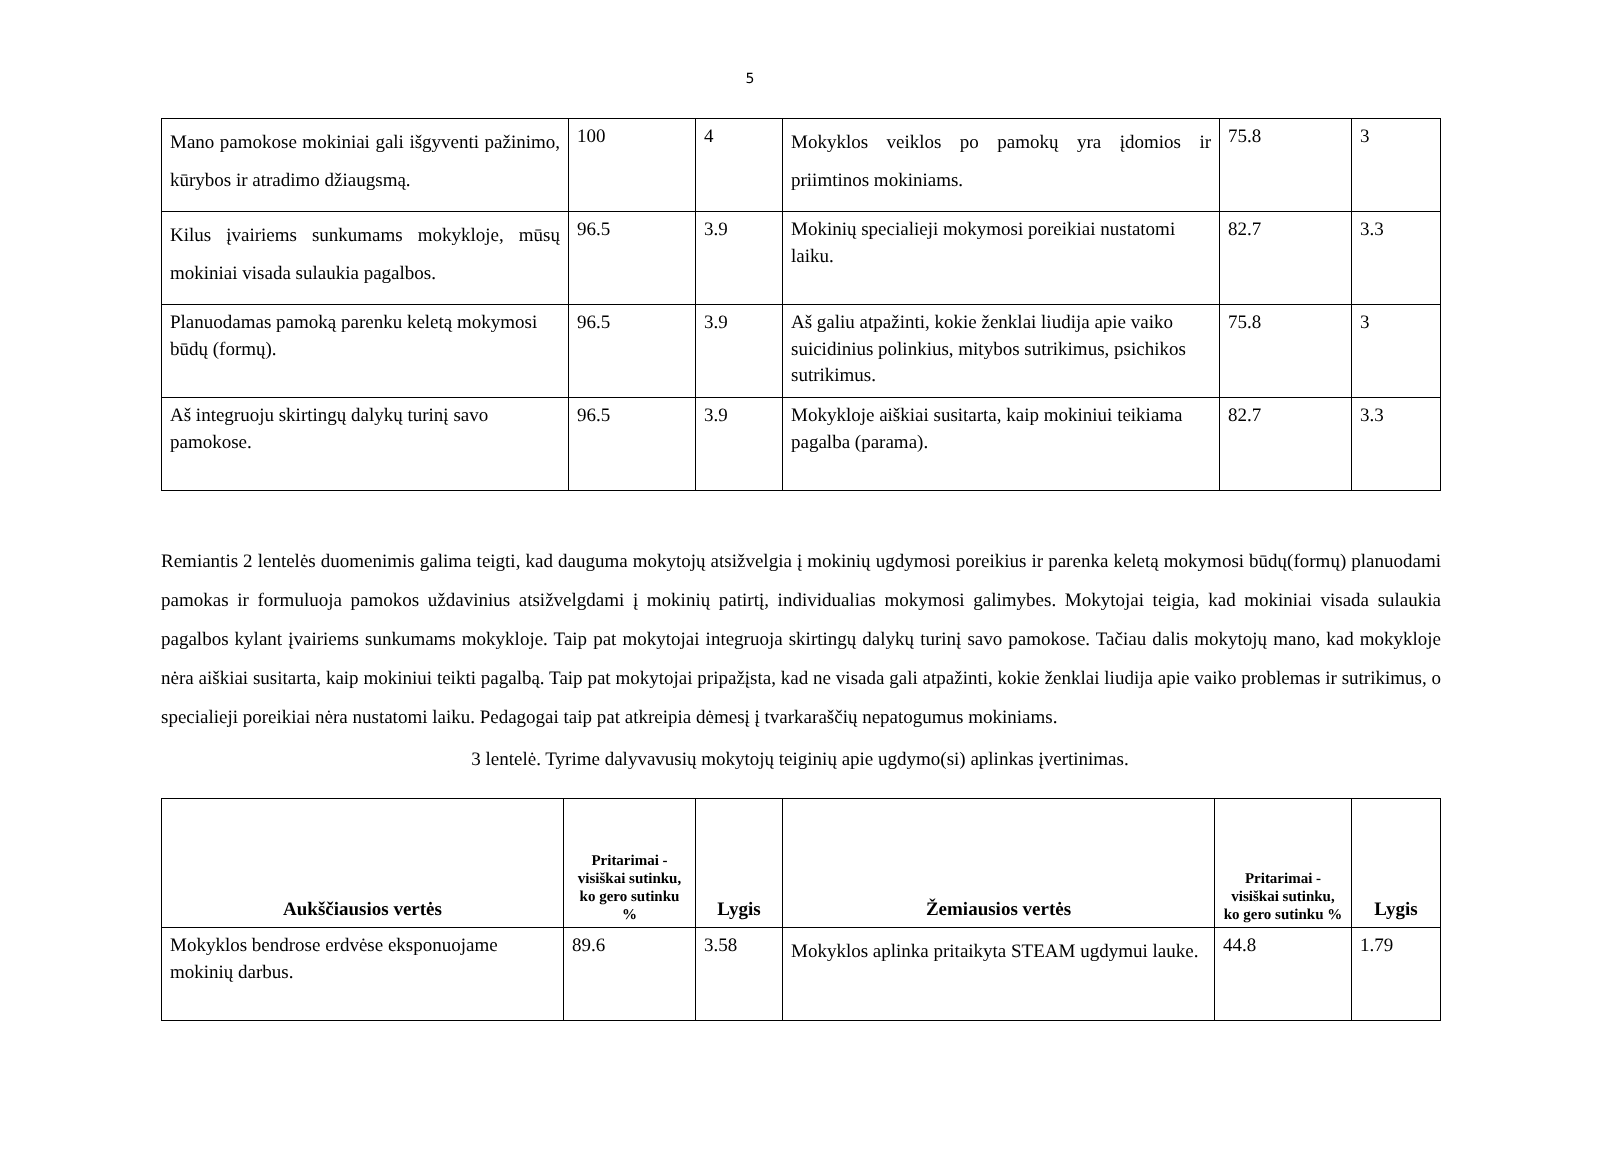5
| Mano pamokose mokiniai gali išgyventi pažinimo, kūrybos ir atradimo džiaugsmą. | 100 | 4 | Mokyklos veiklos po pamokų yra įdomios ir priimtinos mokiniams. | 75.8 | 3 |
| Kilus įvairiems sunkumams mokykloje, mūsų mokiniai visada sulaukia pagalbos. | 96.5 | 3.9 | Mokinių specialieji mokymosi poreikiai nustatomi laiku. | 82.7 | 3.3 |
| Planuodamas pamoką parenku keletą mokymosi būdų (formų). | 96.5 | 3.9 | Aš galiu atpažinti, kokie ženklai liudija apie vaiko suicidinius polinkius, mitybos sutrikimus, psichikos sutrikimus. | 75.8 | 3 |
| Aš integruoju skirtingų dalykų turinį savo pamokose. | 96.5 | 3.9 | Mokykloje aiškiai susitarta, kaip mokiniui teikiama pagalba (parama). | 82.7 | 3.3 |
Remiantis 2 lentelės duomenimis galima teigti, kad dauguma mokytojų atsižvelgia į mokinių ugdymosi poreikius ir parenka keletą mokymosi būdų(formų) planuodami pamokas ir formuluoja pamokos uždavinius atsižvelgdami į mokinių patirtį, individualias mokymosi galimybes. Mokytojai teigia, kad mokiniai visada sulaukia pagalbos kylant įvairiems sunkumams mokykloje. Taip pat mokytojai integruoja skirtingų dalykų turinį savo pamokose. Tačiau dalis mokytojų mano, kad mokykloje nėra aiškiai susitarta, kaip mokiniui teikti pagalbą. Taip pat mokytojai pripažįsta, kad ne visada gali atpažinti, kokie ženklai liudija apie vaiko problemas ir sutrikimus, o specialieji poreikiai nėra nustatomi laiku. Pedagogai taip pat atkreipia dėmesį į tvarkaraščių nepatogumus mokiniams.
3 lentelė. Tyrime dalyvavusių mokytojų teiginių apie ugdymo(si) aplinkas įvertinimas.
| Aukščiausios vertės | Pritarimai - visiškai sutinku, ko gero sutinku % | Lygis | Žemiausios vertės | Pritarimai - visiškai sutinku, ko gero sutinku % | Lygis |
| --- | --- | --- | --- | --- | --- |
| Mokyklos bendrose erdvėse eksponuojame mokinių darbus. | 89.6 | 3.58 | Mokyklos aplinka pritaikyta STEAM ugdymui lauke. | 44.8 | 1.79 |